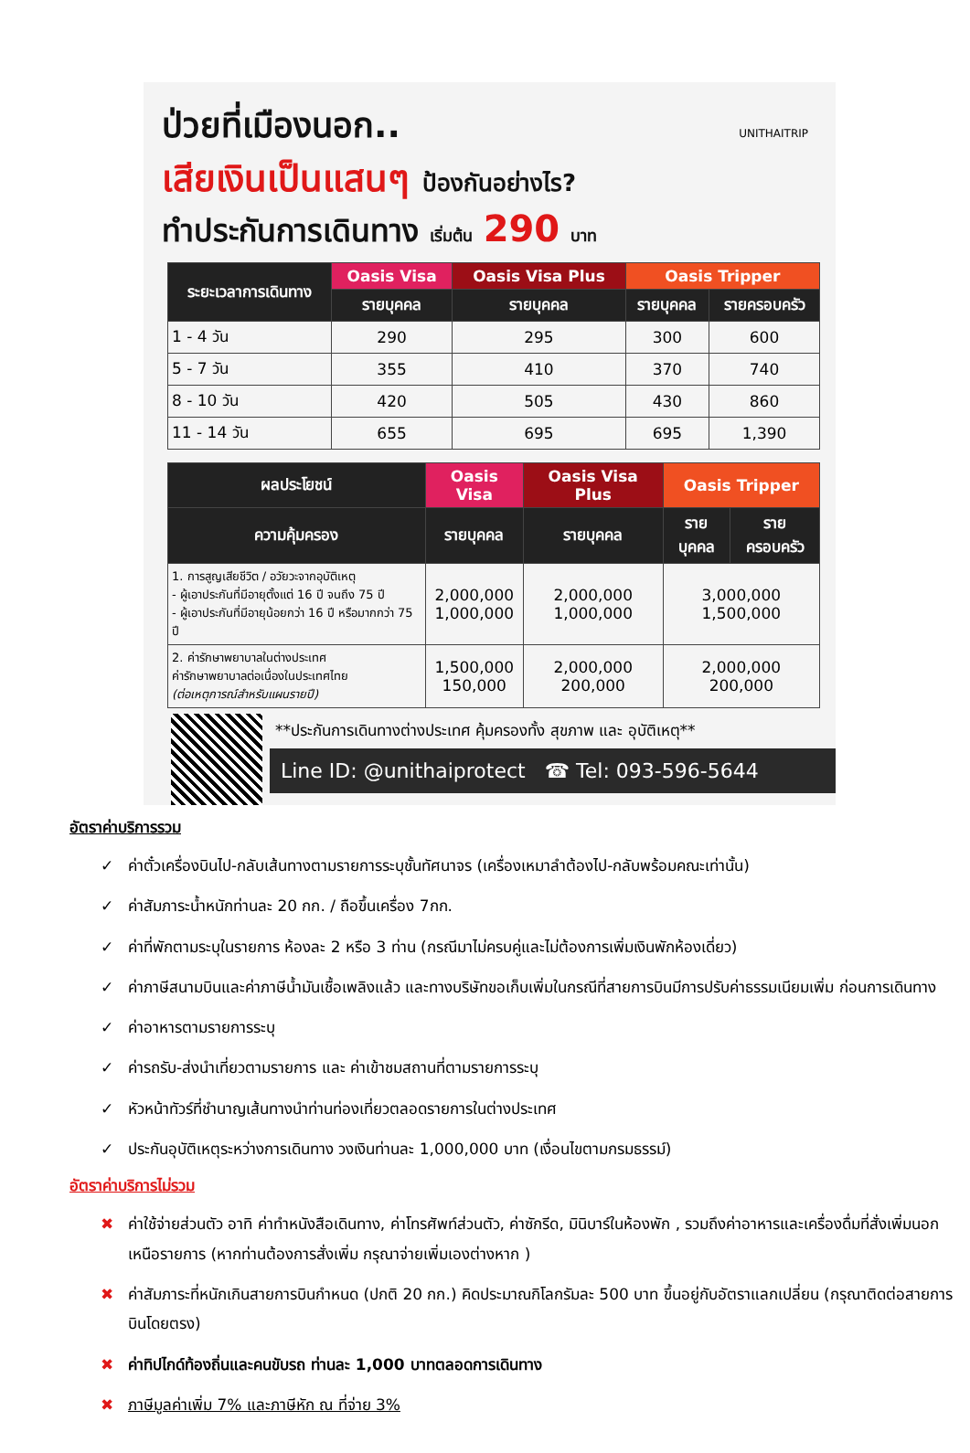ป่วยที่เมืองนอก..
เสียเงินเป็นแสนๆ ป้องกันอย่างไร?
ทำประกันการเดินทาง เริ่มต้น 290 บาท
UNITHAITRIP
| ระยะเวลาการเดินทาง | Oasis Visa | Oasis Visa Plus | Oasis Tripper | |
| --- | --- | --- | --- | --- |
| | รายบุคคล | รายบุคคล | รายบุคคล | รายครอบครัว |
| 1 - 4 วัน | 290 | 295 | 300 | 600 |
| 5 - 7 วัน | 355 | 410 | 370 | 740 |
| 8 - 10 วัน | 420 | 505 | 430 | 860 |
| 11 - 14 วัน | 655 | 695 | 695 | 1,390 |
| ผลประโยชน์ | Oasis Visa | Oasis Visa Plus | Oasis Tripper | |
| --- | --- | --- | --- | --- |
| ความคุ้มครอง | รายบุคคล | รายบุคคล | รายบุคคล | รายครอบครัว |
| 1. การสูญเสียชีวิต / อวัยวะจากอุบัติเหตุ - ผู้เอาประกันที่มีอายุตั้งแต่ 16 ปี จนถึง 75 ปี - ผู้เอาประกันที่มีอายุน้อยกว่า 16 ปี หรือมากกว่า 75 ปี | 2,000,000 1,000,000 | 2,000,000 1,000,000 | 3,000,000 1,500,000 | |
| 2. ค่ารักษาพยาบาลในต่างประเทศ ค่ารักษาพยาบาลต่อเนื่องในประเทศไทย (ต่อเหตุการณ์สำหรับแผนรายปี) | 1,500,000 150,000 | 2,000,000 200,000 | 2,000,000 200,000 | |
**ประกันการเดินทางต่างประเทศ คุ้มครองทั้ง สุขภาพ และ อุบัติเหตุ**
Line ID: @unithaiprotect ☎ Tel: 093-596-5644
อัตราค่าบริการรวม
✓ ค่าตั๋วเครื่องบินไป-กลับเส้นทางตามรายการระบุชั้นทัศนาจร (เครื่องเหมาลำต้องไป-กลับพร้อมคณะเท่านั้น)
✓ ค่าสัมภาระน้ำหนักท่านละ 20 กก. / ถือขึ้นเครื่อง 7กก.
✓ ค่าที่พักตามระบุในรายการ ห้องละ 2 หรือ 3 ท่าน (กรณีมาไม่ครบคู่และไม่ต้องการเพิ่มเงินพักห้องเดี่ยว)
✓ ค่าภาษีสนามบินและค่าภาษีน้ำมันเชื้อเพลิงแล้ว และทางบริษัทขอเก็บเพิ่มในกรณีที่สายการบินมีการปรับค่าธรรมเนียมเพิ่ม ก่อนการเดินทาง
✓ ค่าอาหารตามรายการระบุ
✓ ค่ารถรับ-ส่งนำเที่ยวตามรายการ และ ค่าเข้าชมสถานที่ตามรายการระบุ
✓ หัวหน้าทัวร์ที่ชำนาญเส้นทางนำท่านท่องเที่ยวตลอดรายการในต่างประเทศ
✓ ประกันอุบัติเหตุระหว่างการเดินทาง วงเงินท่านละ 1,000,000 บาท (เงื่อนไขตามกรมธรรม์)
อัตราค่าบริการไม่รวม
✖ ค่าใช้จ่ายส่วนตัว อาทิ ค่าทำหนังสือเดินทาง, ค่าโทรศัพท์ส่วนตัว, ค่าซักรีด, มินิบาร์ในห้องพัก , รวมถึงค่าอาหารและเครื่องดื่มที่สั่งเพิ่มนอกเหนือรายการ (หากท่านต้องการสั่งเพิ่ม กรุณาจ่ายเพิ่มเองต่างหาก )
✖ ค่าสัมภาระที่หนักเกินสายการบินกำหนด (ปกติ 20 กก.) คิดประมาณกิโลกรัมละ 500 บาท ขึ้นอยู่กับอัตราแลกเปลี่ยน (กรุณาติดต่อสายการบินโดยตรง)
✖ ค่าทิปไกด์ท้องถิ่นและคนขับรถ ท่านละ 1,000 บาทตลอดการเดินทาง
✖ ภาษีมูลค่าเพิ่ม 7% และภาษีหัก ณ ที่จ่าย 3%